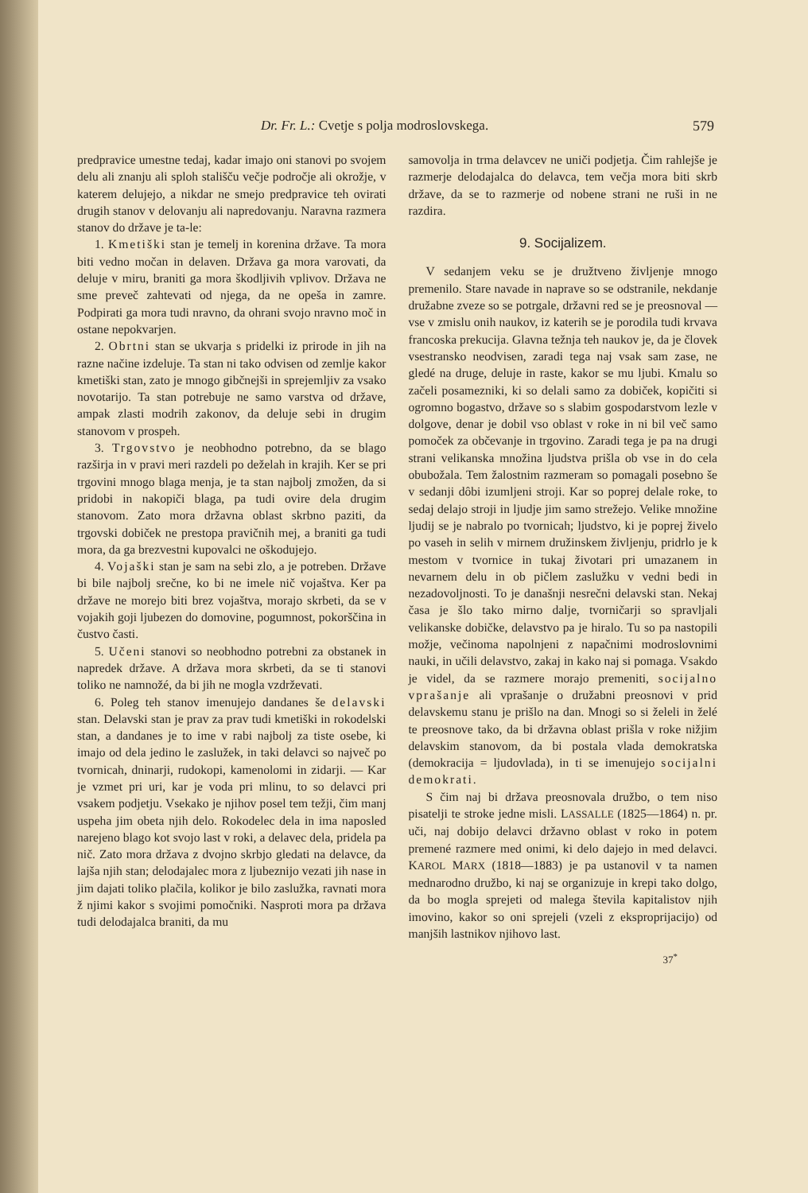Dr. Fr. L.: Cvetje s polja modroslovskega. 579
predpravice umestne tedaj, kadar imajo oni stanovi po svojem delu ali znanju ali sploh stališču večje področje ali okrožje, v katerem delujejo, a nikdar ne smejo predpravice teh ovirati drugih stanov v delovanju ali napredovanju. Naravna razmera stanov do države je ta-le:
1. Kmetiški stan je temelj in korenina države. Ta mora biti vedno močan in delaven. Država ga mora varovati, da deluje v miru, braniti ga mora škodljivih vplivov. Država ne sme preveč zahtevati od njega, da ne opeša in zamre. Podpirati ga mora tudi nravno, da ohrani svojo nravno moč in ostane nepokvarjen.
2. Obrtni stan se ukvarja s pridelki iz prirode in jih na razne načine izdeluje. Ta stan ni tako odvisen od zemlje kakor kmetiški stan, zato je mnogo gibčnejši in sprejemljiv za vsako novotarijo. Ta stan potrebuje ne samo varstva od države, ampak zlasti modrih zakonov, da deluje sebi in drugim stanovom v prospeh.
3. Trgovstvo je neobhodno potrebno, da se blago razširja in v pravi meri razdeli po deželah in krajih. Ker se pri trgovini mnogo blaga menja, je ta stan najbolj zmožen, da si pridobi in nakopiči blaga, pa tudi ovire dela drugim stanovom. Zato mora državna oblast skrbno paziti, da trgovski dobiček ne prestopa pravičnih mej, a braniti ga tudi mora, da ga brezvestni kupovalci ne oškodujejo.
4. Vojaški stan je sam na sebi zlo, a je potreben. Države bi bile najbolj srečne, ko bi ne imele nič vojaštva. Ker pa države ne morejo biti brez vojaštva, morajo skrbeti, da se v vojakih goji ljubezen do domovine, pogumnost, pokorščina in čustvo časti.
5. Učeni stanovi so neobhodno potrebni za obstanek in napredek države. A država mora skrbeti, da se ti stanovi toliko ne namnožé, da bi jih ne mogla vzdrževati.
6. Poleg teh stanov imenujejo dandanes še delavski stan. Delavski stan je prav za prav tudi kmetiški in rokodelski stan, a dandanes je to ime v rabi najbolj za tiste osebe, ki imajo od dela jedino le zaslužek, in taki delavci so največ po tvornicah, dninarji, rudokopi, kamenolomi in zidarji. — Kar je vzmet pri uri, kar je voda pri mlinu, to so delavci pri vsakem podjetju. Vsekako je njihov posel tem težji, čim manj uspeha jim obeta njih delo. Rokodelec dela in ima naposled narejeno blago kot svojo last v roki, a delavec dela, pridela pa nič. Zato mora država z dvojno skrbjo gledati na delavce, da lajša njih stan; delodajalec mora z ljubeznijo vezati jih nase in jim dajati toliko plačila, kolikor je bilo zaslužka, ravnati mora ž njimi kakor s svojimi pomočniki. Nasproti mora pa država tudi delodajalca braniti, da mu
samovolja in trma delavcev ne uniči podjetja. Čim rahlejše je razmerje delodajalca do delavca, tem večja mora biti skrb države, da se to razmerje od nobene strani ne ruši in ne razdira.
9. Socijalizem.
V sedanjem veku se je družtveno življenje mnogo premenilo. Stare navade in naprave so se odstranile, nekdanje družabne zveze so se potrgale, državni red se je preosnoval — vse v zmislu onih naukov, iz katerih se je porodila tudi krvava francoska prekucija. Glavna težnja teh naukov je, da je človek vsestransko neodvisen, zaradi tega naj vsak sam zase, ne gledé na druge, deluje in raste, kakor se mu ljubi. Kmalu so začeli posamezniki, ki so delali samo za dobiček, kopičiti si ogromno bogastvo, države so s slabim gospodarstvom lezle v dolgove, denar je dobil vso oblast v roke in ni bil več samo pomoček za občevanje in trgovino. Zaradi tega je pa na drugi strani velikanska množina ljudstva prišla ob vse in do cela obubožala. Tem žalostnim razmeram so pomagali posebno še v sedanji dôbi izumljeni stroji. Kar so poprej delale roke, to sedaj delajo stroji in ljudje jim samo strežejo. Velike množine ljudij se je nabralo po tvornicah; ljudstvo, ki je poprej živelo po vaseh in selih v mirnem družinskem življenju, pridrlo je k mestom v tvornice in tukaj životari pri umazanem in nevarnem delu in ob pičlem zaslužku v vedni bedi in nezadovoljnosti. To je današnji nesrečni delavski stan. Nekaj časa je šlo tako mirno dalje, tvorničarji so spravljali velikanske dobičke, delavstvo pa je hiralo. Tu so pa nastopili možje, večinoma napolnjeni z napačnimi modroslovnimi nauki, in učili delavstvo, zakaj in kako naj si pomaga. Vsakdo je videl, da se razmere morajo premeniti, socijalno vprašanje ali vprašanje o družabni preosnovi v prid delavskemu stanu je prišlo na dan. Mnogi so si želeli in želé te preosnove tako, da bi državna oblast prišla v roke nižjim delavskim stanovom, da bi postala vlada demokratska (demokracija = ljudovlada), in ti se imenujejo socijalni demokrati.
S čim naj bi država preosnovala družbo, o tem niso pisatelji te stroke jedne misli. LASSALLE (1825—1864) n. pr. uči, naj dobijo delavci državno oblast v roko in potem premené razmere med onimi, ki delo dajejo in med delavci. KAROL MARX (1818—1883) je pa ustanovil v ta namen mednarodno družbo, ki naj se organizuje in krepi tako dolgo, da bo mogla sprejeti od malega števila kapitalistov njih imovino, kakor so oni sprejeli (vzeli z eksproprijacijo) od manjših lastnikov njihovo last.
37<sup>*</sup>